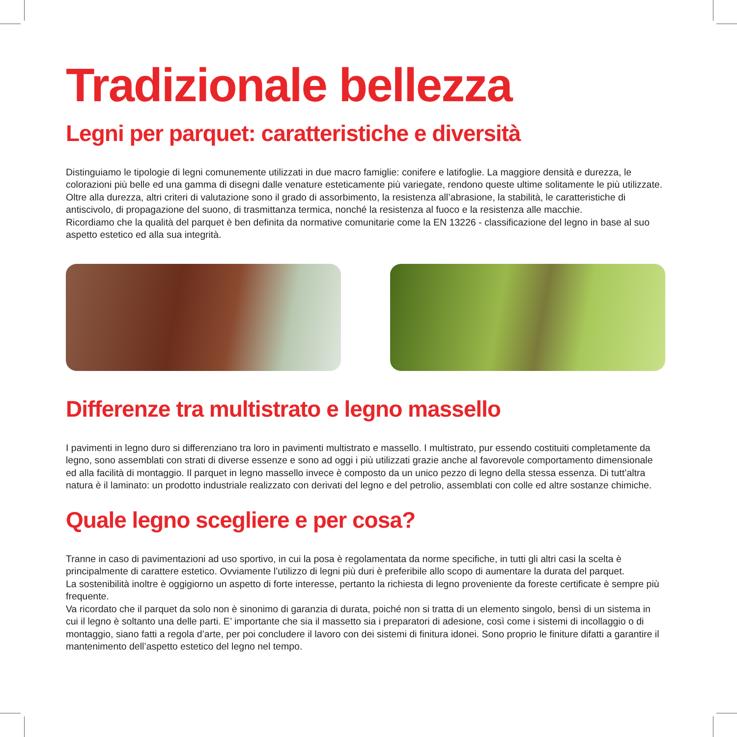Tradizionale bellezza
Legni per parquet: caratteristiche e diversità
Distinguiamo le tipologie di legni comunemente utilizzati in due macro famiglie: conifere e latifoglie. La maggiore densità e durezza, le colorazioni più belle ed una gamma di disegni dalle venature esteticamente più variegate, rendono queste ultime solitamente le più utilizzate.
Oltre alla durezza, altri criteri di valutazione sono il grado di assorbimento, la resistenza all’abrasione, la stabilità, le caratteristiche di antiscivolo, di propagazione del suono, di trasmittanza termica, nonché la resistenza al fuoco e la resistenza alle macchie.
Ricordiamo che la qualità del parquet è ben definita da normative comunitarie come la EN 13226 - classificazione del legno in base al suo aspetto estetico ed alla sua integrità.
Differenze tra multistrato e legno massello
I pavimenti in legno duro si differenziano tra loro in pavimenti multistrato e massello. I multistrato, pur essendo costituiti completamente da legno, sono assemblati con strati di diverse essenze e sono ad oggi i più utilizzati grazie anche al favorevole comportamento dimensionale ed alla facilità di montaggio. Il parquet in legno massello invece è composto da un unico pezzo di legno della stessa essenza. Di tutt’altra natura è il laminato: un prodotto industriale realizzato con derivati del legno e del petrolio, assemblati con colle ed altre sostanze chimiche.
Quale legno scegliere e per cosa?
Tranne in caso di pavimentazioni ad uso sportivo, in cui la posa è regolamentata da norme specifiche, in tutti gli altri casi la scelta è principalmente di carattere estetico. Ovviamente l’utilizzo di legni più duri è preferibile allo scopo di aumentare la durata del parquet.
La sostenibilità inoltre è oggigiorno un aspetto di forte interesse, pertanto la richiesta di legno proveniente da foreste certificate è sempre più frequente.
Va ricordato che il parquet da solo non è sinonimo di garanzia di durata, poiché non si tratta di un elemento singolo, bensì di un sistema in cui il legno è soltanto una delle parti. E’ importante che sia il massetto sia i preparatori di adesione, così come i sistemi di incollaggio o di montaggio, siano fatti a regola d’arte, per poi concludere il lavoro con dei sistemi di finitura idonei. Sono proprio le finiture difatti a garantire il mantenimento dell’aspetto estetico del legno nel tempo.